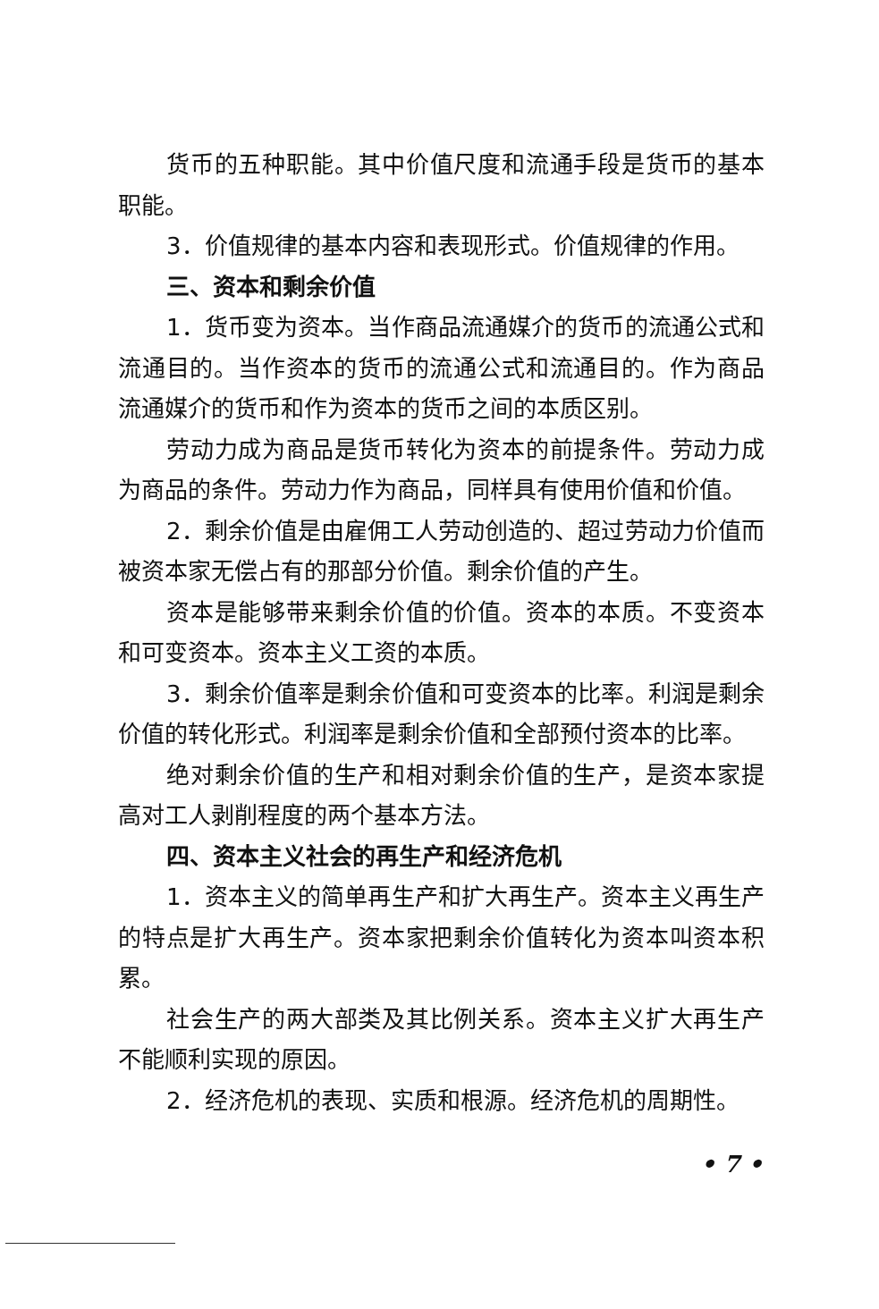货币的五种职能。其中价值尺度和流通手段是货币的基本职能。
3．价值规律的基本内容和表现形式。价值规律的作用。
三、资本和剩余价值
1．货币变为资本。当作商品流通媒介的货币的流通公式和流通目的。当作资本的货币的流通公式和流通目的。作为商品流通媒介的货币和作为资本的货币之间的本质区别。
劳动力成为商品是货币转化为资本的前提条件。劳动力成为商品的条件。劳动力作为商品，同样具有使用价值和价值。
2．剩余价值是由雇佣工人劳动创造的、超过劳动力价值而被资本家无偿占有的那部分价值。剩余价值的产生。
资本是能够带来剩余价值的价值。资本的本质。不变资本和可变资本。资本主义工资的本质。
3．剩余价值率是剩余价值和可变资本的比率。利润是剩余价值的转化形式。利润率是剩余价值和全部预付资本的比率。
绝对剩余价值的生产和相对剩余价值的生产，是资本家提高对工人剥削程度的两个基本方法。
四、资本主义社会的再生产和经济危机
1．资本主义的简单再生产和扩大再生产。资本主义再生产的特点是扩大再生产。资本家把剩余价值转化为资本叫资本积累。
社会生产的两大部类及其比例关系。资本主义扩大再生产不能顺利实现的原因。
2．经济危机的表现、实质和根源。经济危机的周期性。
• 7 •